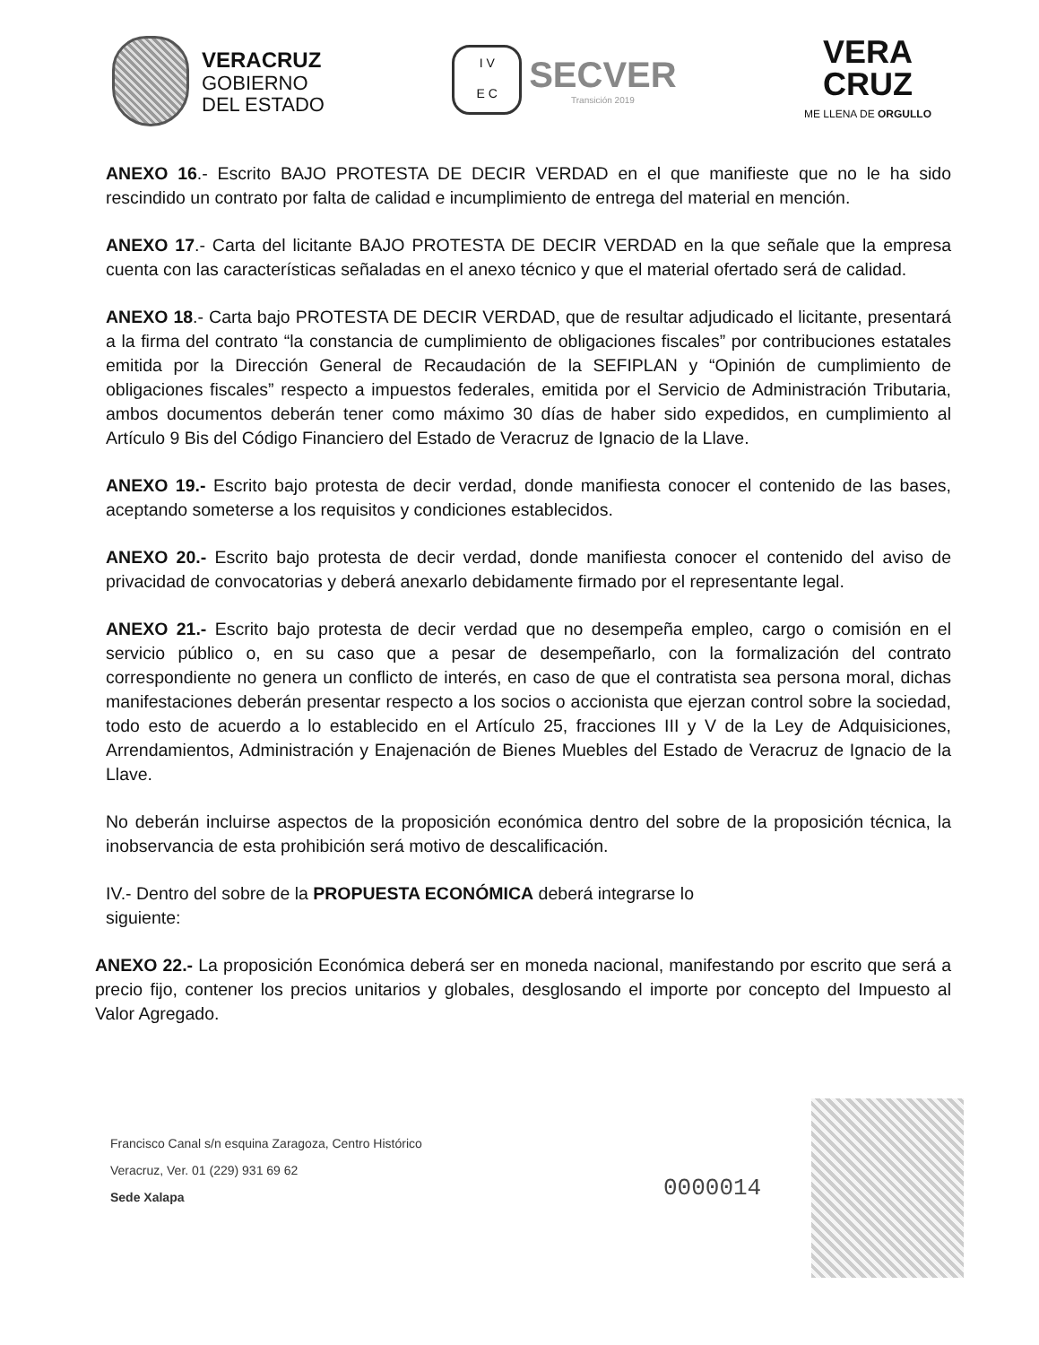VERACRUZ
GOBIERNO
DEL ESTADO
I V
E C
SECVER
Transición 2019
VERA
CRUZ
ME LLENA DE ORGULLO
ANEXO 16.- Escrito BAJO PROTESTA DE DECIR VERDAD en el que manifieste que no le ha sido rescindido un contrato por falta de calidad e incumplimiento de entrega del material en mención.
ANEXO 17.- Carta del licitante BAJO PROTESTA DE DECIR VERDAD en la que señale que la empresa cuenta con las características señaladas en el anexo técnico y que el material ofertado será de calidad.
ANEXO 18.- Carta bajo PROTESTA DE DECIR VERDAD, que de resultar adjudicado el licitante, presentará a la firma del contrato “la constancia de cumplimiento de obligaciones fiscales” por contribuciones estatales emitida por la Dirección General de Recaudación de la SEFIPLAN y “Opinión de cumplimiento de obligaciones fiscales” respecto a impuestos federales, emitida por el Servicio de Administración Tributaria, ambos documentos deberán tener como máximo 30 días de haber sido expedidos, en cumplimiento al Artículo 9 Bis del Código Financiero del Estado de Veracruz de Ignacio de la Llave.
ANEXO 19.- Escrito bajo protesta de decir verdad, donde manifiesta conocer el contenido de las bases, aceptando someterse a los requisitos y condiciones establecidos.
ANEXO 20.- Escrito bajo protesta de decir verdad, donde manifiesta conocer el contenido del aviso de privacidad de convocatorias y deberá anexarlo debidamente firmado por el representante legal.
ANEXO 21.- Escrito bajo protesta de decir verdad que no desempeña empleo, cargo o comisión en el servicio público o, en su caso que a pesar de desempeñarlo, con la formalización del contrato correspondiente no genera un conflicto de interés, en caso de que el contratista sea persona moral, dichas manifestaciones deberán presentar respecto a los socios o accionista que ejerzan control sobre la sociedad, todo esto de acuerdo a lo establecido en el Artículo 25, fracciones III y V de la Ley de Adquisiciones, Arrendamientos, Administración y Enajenación de Bienes Muebles del Estado de Veracruz de Ignacio de la Llave.
No deberán incluirse aspectos de la proposición económica dentro del sobre de la proposición técnica, la inobservancia de esta prohibición será motivo de descalificación.
IV.- Dentro del sobre de la PROPUESTA ECONÓMICA deberá integrarse lo
siguiente:
ANEXO 22.- La proposición Económica deberá ser en moneda nacional, manifestando por escrito que será a precio fijo, contener los precios unitarios y globales, desglosando el importe por concepto del Impuesto al Valor Agregado.
Francisco Canal s/n esquina Zaragoza, Centro Histórico
Veracruz, Ver. 01 (229) 931 69 62
Sede Xalapa
0000014